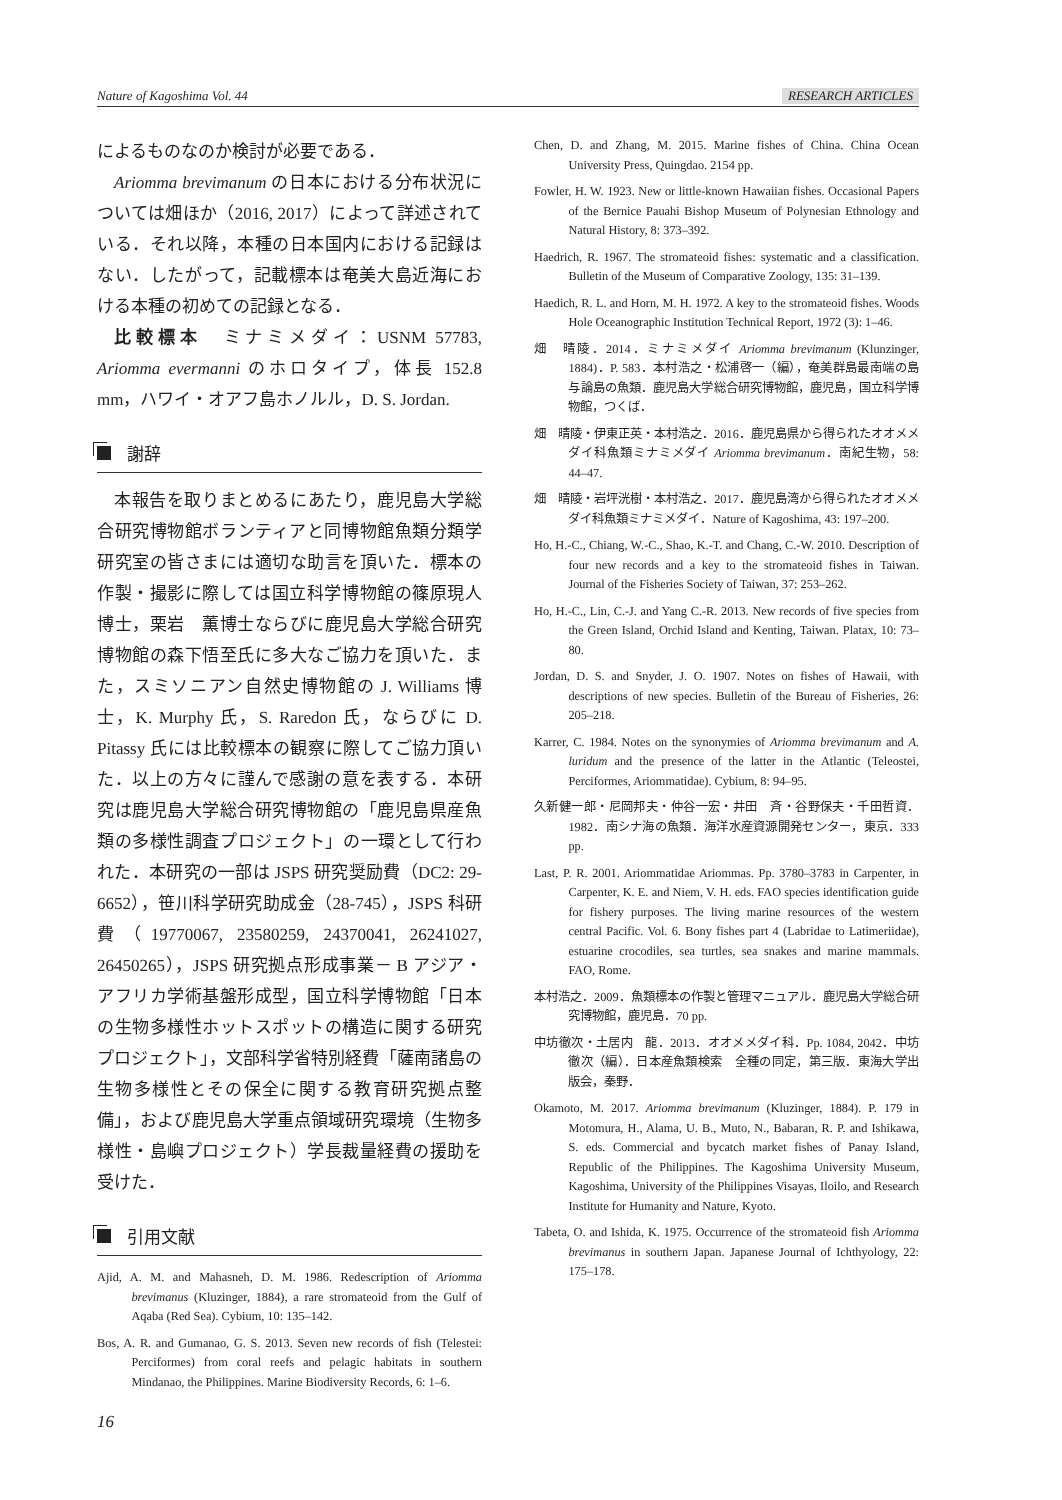Nature of Kagoshima Vol. 44 RESEARCH ARTICLES
によるものなのか検討が必要である．
Ariomma brevimanum の日本における分布状況については畑ほか（2016, 2017）によって詳述されている．それ以降，本種の日本国内における記録はない．したがって，記載標本は奄美大島近海における本種の初めての記録となる．
比較標本　ミナミメダイ：USNM 57783, Ariomma evermanni のホロタイプ，体長 152.8 mm，ハワイ・オアフ島ホノルル，D. S. Jordan.
謝辞
本報告を取りまとめるにあたり，鹿児島大学総合研究博物館ボランティアと同博物館魚類分類学研究室の皆さまには適切な助言を頂いた．標本の作製・撮影に際しては国立科学博物館の篠原現人博士，栗岩　薫博士ならびに鹿児島大学総合研究博物館の森下悟至氏に多大なご協力を頂いた．また，スミソニアン自然史博物館の J. Williams 博士，K. Murphy 氏，S. Raredon 氏，ならびに D. Pitassy 氏には比較標本の観察に際してご協力頂いた．以上の方々に謹んで感謝の意を表する．本研究は鹿児島大学総合研究博物館の「鹿児島県産魚類の多様性調査プロジェクト」の一環として行われた．本研究の一部は JSPS 研究奨励費（DC2: 29-6652），笹川科学研究助成金（28-745），JSPS 科研費（19770067, 23580259, 24370041, 26241027, 26450265），JSPS 研究拠点形成事業－ B アジア・アフリカ学術基盤形成型，国立科学博物館「日本の生物多様性ホットスポットの構造に関する研究プロジェクト」，文部科学省特別経費「薩南諸島の生物多様性とその保全に関する教育研究拠点整備」，および鹿児島大学重点領域研究環境（生物多様性・島嶼プロジェクト）学長裁量経費の援助を受けた．
引用文献
Ajid, A. M. and Mahasneh, D. M. 1986. Redescription of Ariomma brevimanus (Kluzinger, 1884), a rare stromateoid from the Gulf of Aqaba (Red Sea). Cybium, 10: 135–142.
Bos, A. R. and Gumanao, G. S. 2013. Seven new records of fish (Telestei: Perciformes) from coral reefs and pelagic habitats in southern Mindanao, the Philippines. Marine Biodiversity Records, 6: 1–6.
Chen, D. and Zhang, M. 2015. Marine fishes of China. China Ocean University Press, Quingdao. 2154 pp.
Fowler, H. W. 1923. New or little-known Hawaiian fishes. Occasional Papers of the Bernice Pauahi Bishop Museum of Polynesian Ethnology and Natural History, 8: 373–392.
Haedrich, R. 1967. The stromateoid fishes: systematic and a classification. Bulletin of the Museum of Comparative Zoology, 135: 31–139.
Haedich, R. L. and Horn, M. H. 1972. A key to the stromateoid fishes. Woods Hole Oceanographic Institution Technical Report, 1972 (3): 1–46.
畑　晴陵．2014．ミナミメダイ Ariomma brevimanum (Klunzinger, 1884)．P. 583．本村浩之・松浦啓一（編），奄美群島最南端の島　与論島の魚類．鹿児島大学総合研究博物館，鹿児島，国立科学博物館，つくば．
畑　晴陵・伊東正英・本村浩之．2016．鹿児島県から得られたオオメメダイ科魚類ミナミメダイ Ariomma brevimanum．南紀生物，58: 44–47.
畑　晴陵・岩坪洸樹・本村浩之．2017．鹿児島湾から得られたオオメメダイ科魚類ミナミメダイ．Nature of Kagoshima, 43: 197–200.
Ho, H.-C., Chiang, W.-C., Shao, K.-T. and Chang, C.-W. 2010. Description of four new records and a key to the stromateoid fishes in Taiwan. Journal of the Fisheries Society of Taiwan, 37: 253–262.
Ho, H.-C., Lin, C.-J. and Yang C.-R. 2013. New records of five species from the Green Island, Orchid Island and Kenting, Taiwan. Platax, 10: 73–80.
Jordan, D. S. and Snyder, J. O. 1907. Notes on fishes of Hawaii, with descriptions of new species. Bulletin of the Bureau of Fisheries, 26: 205–218.
Karrer, C. 1984. Notes on the synonymies of Ariomma brevimanum and A. luridum and the presence of the latter in the Atlantic (Teleostei, Perciformes, Ariommatidae). Cybium, 8: 94–95.
久新健一郎・尼岡邦夫・仲谷一宏・井田　斉・谷野保夫・千田哲資．1982．南シナ海の魚類．海洋水産資源開発センター，東京．333 pp.
Last, P. R. 2001. Ariommatidae Ariommas. Pp. 3780–3783 in Carpenter, in Carpenter, K. E. and Niem, V. H. eds. FAO species identification guide for fishery purposes. The living marine resources of the western central Pacific. Vol. 6. Bony fishes part 4 (Labridae to Latimeriidae), estuarine crocodiles, sea turtles, sea snakes and marine mammals. FAO, Rome.
本村浩之．2009．魚類標本の作製と管理マニュアル．鹿児島大学総合研究博物館，鹿児島．70 pp.
中坊徹次・土居内　龍．2013．オオメメダイ科．Pp. 1084, 2042．中坊徹次（編）．日本産魚類検索　全種の同定，第三版．東海大学出版会，秦野．
Okamoto, M. 2017. Ariomma brevimanum (Kluzinger, 1884). P. 179 in Motomura, H., Alama, U. B., Muto, N., Babaran, R. P. and Ishikawa, S. eds. Commercial and bycatch market fishes of Panay Island, Republic of the Philippines. The Kagoshima University Museum, Kagoshima, University of the Philippines Visayas, Iloilo, and Research Institute for Humanity and Nature, Kyoto.
Tabeta, O. and Ishida, K. 1975. Occurrence of the stromateoid fish Ariomma brevimanus in southern Japan. Japanese Journal of Ichthyology, 22: 175–178.
16